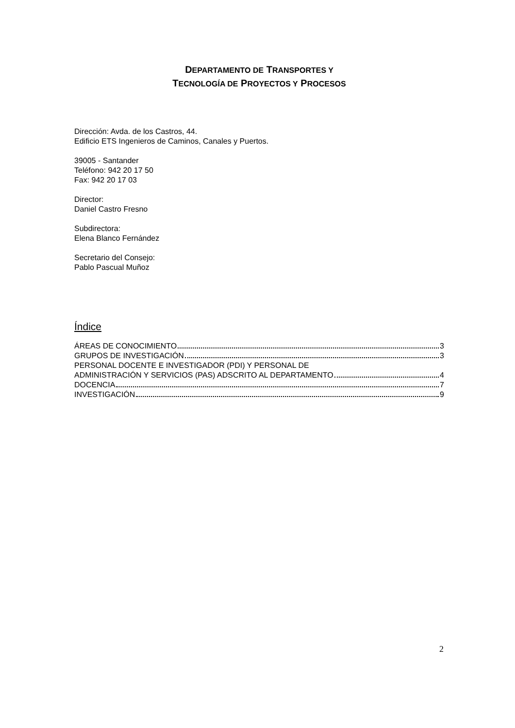DEPARTAMENTO DE TRANSPORTES Y
TECNOLOGÍA DE PROYECTOS Y PROCESOS
Dirección: Avda. de los Castros, 44.
Edificio ETS Ingenieros de Caminos, Canales y Puertos.
39005 - Santander
Teléfono: 942 20 17 50
Fax: 942 20 17 03
Director:
Daniel Castro Fresno
Subdirectora:
Elena Blanco Fernández
Secretario del Consejo:
Pablo Pascual Muñoz
Índice
ÁREAS DE CONOCIMIENTO 3
GRUPOS DE INVESTIGACIÓN 3
PERSONAL DOCENTE E INVESTIGADOR (PDI) Y PERSONAL DE
ADMINISTRACIÓN Y SERVICIOS (PAS) ADSCRITO AL DEPARTAMENTO 4
DOCENCIA 7
INVESTIGACIÓN 9
2